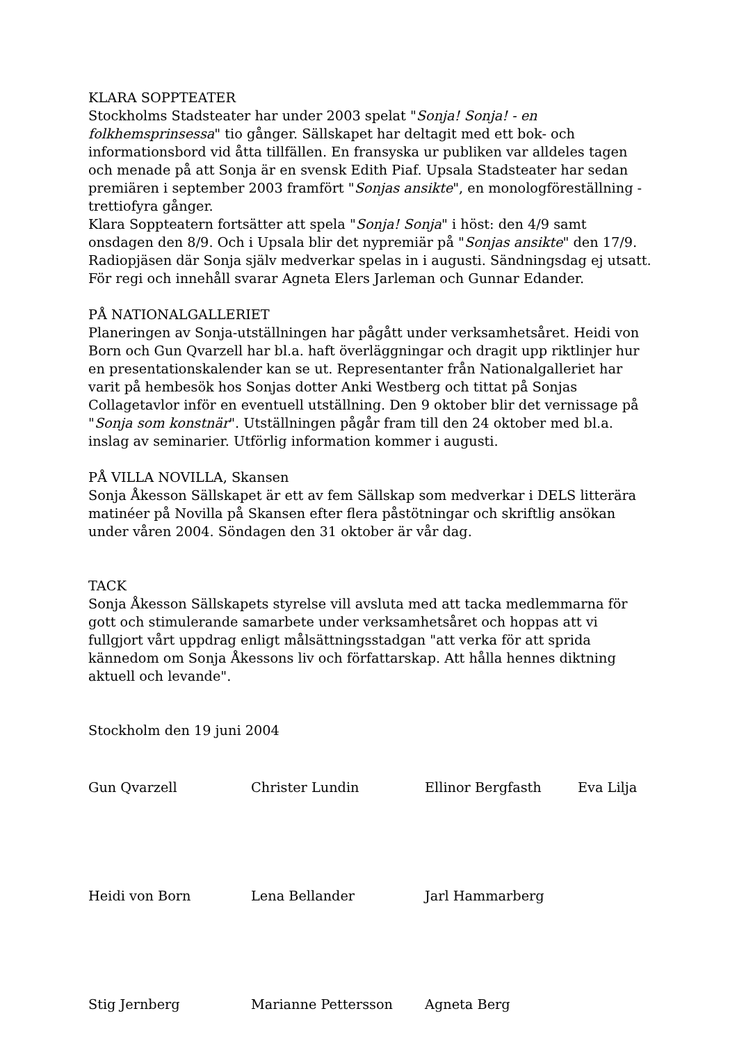KLARA SOPPTEATER
Stockholms Stadsteater har under 2003 spelat "Sonja! Sonja! - en folkhemsprinsessa" tio gånger. Sällskapet har deltagit med ett bok- och informationsbord vid åtta tillfällen. En fransyska ur publiken var alldeles tagen och menade på att Sonja är en svensk Edith Piaf. Upsala Stadsteater har sedan premiären i september 2003 framfört "Sonjas ansikte", en monologföreställning - trettiofyra gånger.
Klara Soppteatern fortsätter att spela "Sonja! Sonja" i höst: den 4/9 samt onsdagen den 8/9. Och i Upsala blir det nypremiär på "Sonjas ansikte" den 17/9. Radiopjäsen där Sonja själv medverkar spelas in i augusti. Sändningsdag ej utsatt. För regi och innehåll svarar Agneta Elers Jarleman och Gunnar Edander.
PÅ NATIONALGALLERIET
Planeringen av Sonja-utställningen har pågått under verksamhetsåret. Heidi von Born och Gun Qvarzell har bl.a. haft överläggningar och dragit upp riktlinjer hur en presentationskalender kan se ut. Representanter från Nationalgalleriet har varit på hembesök hos Sonjas dotter Anki Westberg och tittat på Sonjas Collagetavlor inför en eventuell utställning. Den 9 oktober blir det vernissage på "Sonja som konstnär". Utställningen pågår fram till den 24 oktober med bl.a. inslag av seminarier. Utförlig information kommer i augusti.
PÅ VILLA NOVILLA, Skansen
Sonja Åkesson Sällskapet är ett av fem Sällskap som medverkar i DELS litterära matinéer på Novilla på Skansen efter flera påstötningar och skriftlig ansökan under våren 2004. Söndagen den 31 oktober är vår dag.
TACK
Sonja Åkesson Sällskapets styrelse vill avsluta med att tacka medlemmarna för gott och stimulerande samarbete under verksamhetsåret och hoppas att vi fullgjort vårt uppdrag enligt målsättningsstadgan "att verka för att sprida kännedom om Sonja Åkessons liv och författarskap. Att hålla hennes diktning aktuell och levande".
Stockholm den 19 juni 2004
| Gun Qvarzell | Christer Lundin | Ellinor Bergfasth | Eva Lilja |
| Heidi von Born | Lena Bellander | Jarl Hammarberg | |
| Stig Jernberg | Marianne Pettersson | Agneta Berg | |